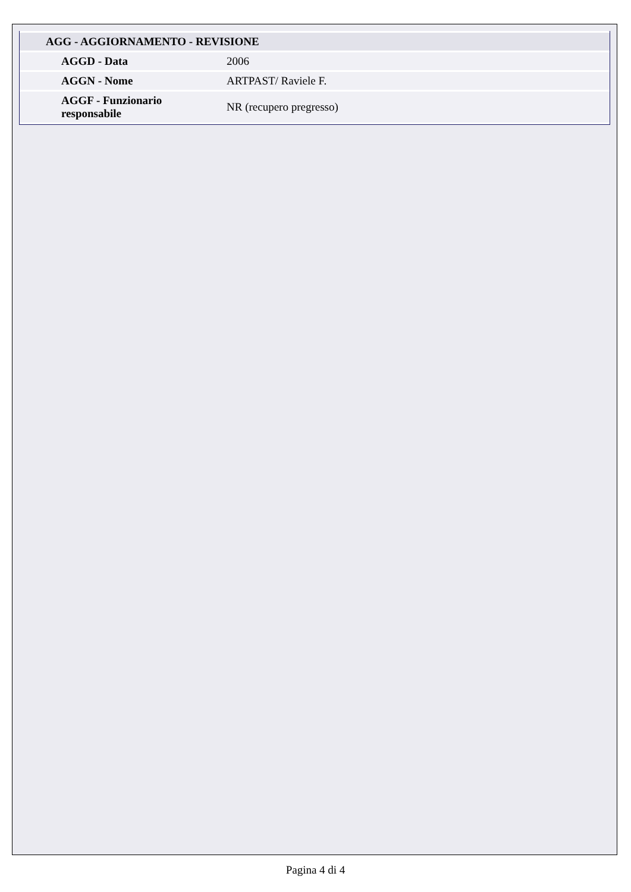| AGG - AGGIORNAMENTO - REVISIONE | |
| --- | --- |
| AGGD - Data | 2006 |
| AGGN - Nome | ARTPAST/ Raviele F. |
| AGGF - Funzionario responsabile | NR (recupero pregresso) |
Pagina 4 di 4